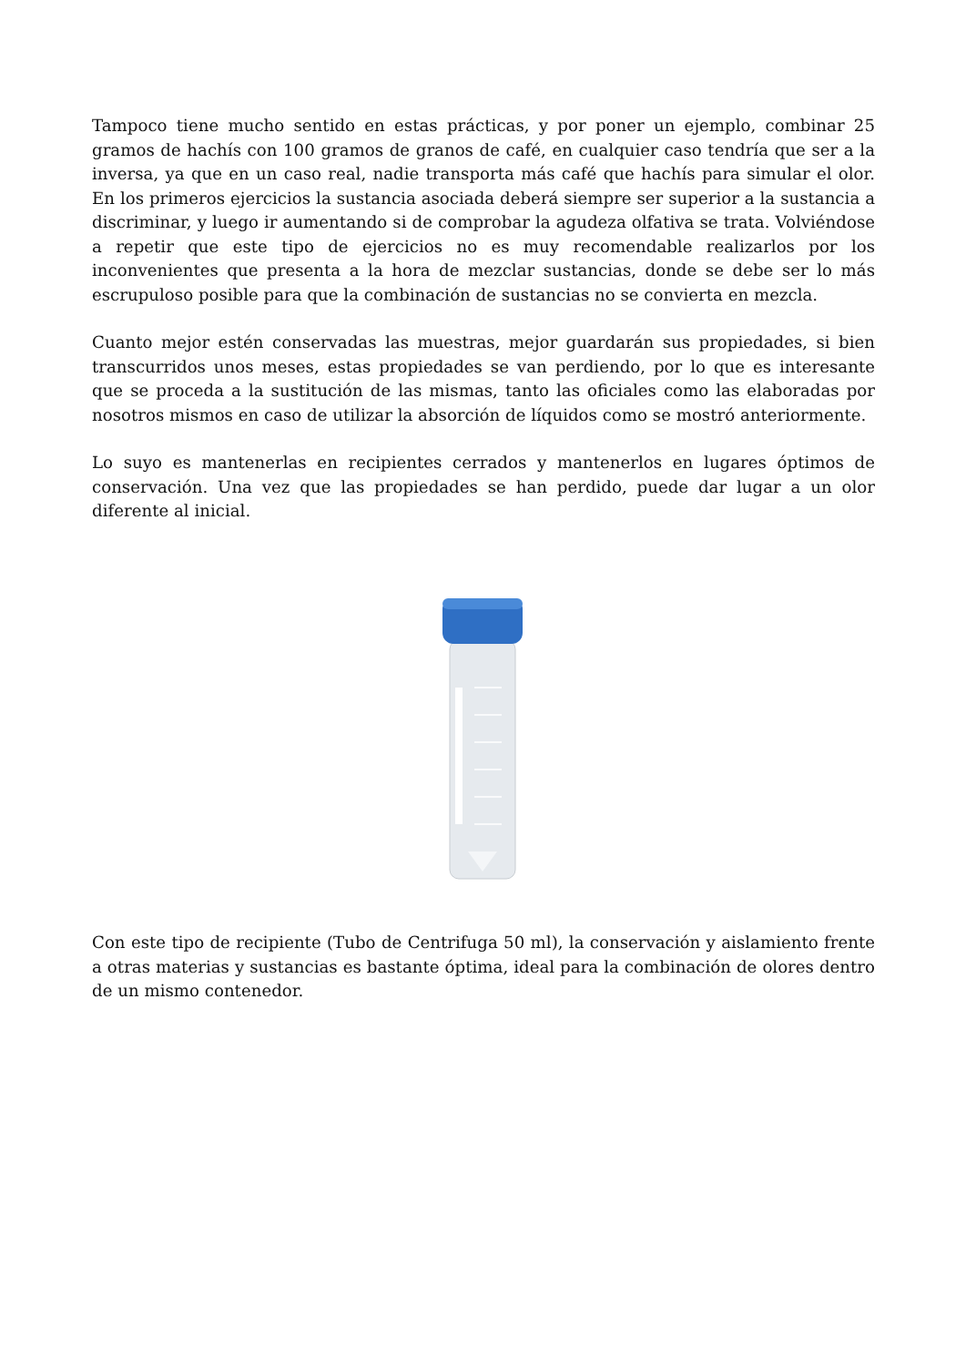Tampoco tiene mucho sentido en estas prácticas, y por poner un ejemplo, combinar 25 gramos de hachís con 100 gramos de granos de café, en cualquier caso tendría que ser a la inversa, ya que en un caso real, nadie transporta más café que hachís para simular el olor. En los primeros ejercicios la sustancia asociada deberá siempre ser superior a la sustancia a discriminar, y luego ir aumentando si de comprobar la agudeza olfativa se trata. Volviéndose a repetir que este tipo de ejercicios no es muy recomendable realizarlos por los inconvenientes que presenta a la hora de mezclar sustancias, donde se debe ser lo más escrupuloso posible para que la combinación de sustancias no se convierta en mezcla.
Cuanto mejor estén conservadas las muestras, mejor guardarán sus propiedades, si bien transcurridos unos meses, estas propiedades se van perdiendo, por lo que es interesante que se proceda a la sustitución de las mismas, tanto las oficiales como las elaboradas por nosotros mismos en caso de utilizar la absorción de líquidos como se mostró anteriormente.
Lo suyo es mantenerlas en recipientes cerrados y mantenerlos en lugares óptimos de conservación. Una vez que las propiedades se han perdido, puede dar lugar a un olor diferente al inicial.
Con este tipo de recipiente (Tubo de Centrifuga 50 ml), la conservación y aislamiento frente a otras materias y sustancias es bastante óptima, ideal para la combinación de olores dentro de un mismo contenedor.